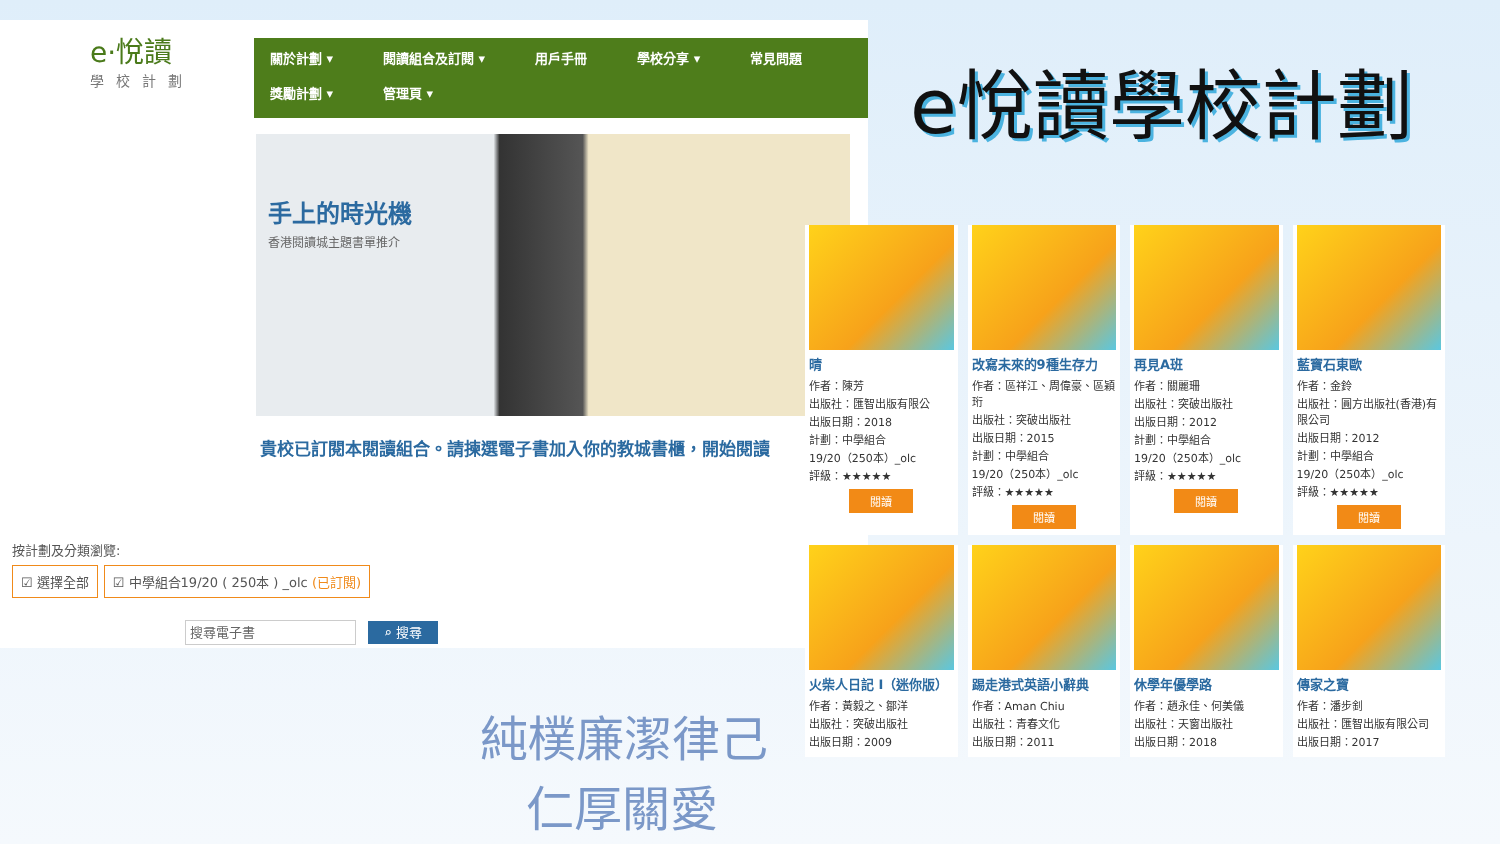e·悅讀
學校計劃
關於計劃 ▾ 閱讀組合及訂閱 ▾ 用戶手冊 學校分享 ▾ 常見問題 獎勵計劃 ▾ 管理頁 ▾
手上的時光機
香港閱讀城主題書單推介
貴校已訂閱本閱讀組合。請揀選電子書加入你的教城書櫃，開始閱讀
按計劃及分類瀏覽:
☑ 選擇全部 ☑ 中學組合19/20 ( 250本 ) _olc (已訂閱)
搜尋電子書 ⌕ 搜尋
e悅讀學校計劃
晴
作者：陳芳
出版社：匯智出版有限公
出版日期：2018
計劃：中學組合
19/20（250本）_olc
評級：★★★★★
閱讀
改寫未來的9種生存力
作者：區祥江、周偉豪、區穎珩
出版社：突破出版社
出版日期：2015
計劃：中學組合
19/20（250本）_olc
評級：★★★★★
閱讀
再見A班
作者：關麗珊
出版社：突破出版社
出版日期：2012
計劃：中學組合
19/20（250本）_olc
評級：★★★★★
閱讀
藍寶石東歐
作者：金鈴
出版社：圓方出版社(香港)有限公司
出版日期：2012
計劃：中學組合
19/20（250本）_olc
評級：★★★★★
閱讀
火柴人日記 I（迷你版）
作者：黃毅之、鄒洋
出版社：突破出版社
出版日期：2009
踢走港式英語小辭典
作者：Aman Chiu
出版社：青春文化
出版日期：2011
休學年優學路
作者：趙永佳、何美儀
出版社：天窗出版社
出版日期：2018
傳家之寶
作者：潘步釗
出版社：匯智出版有限公司
出版日期：2017
純樸廉潔律己
仁厚關愛